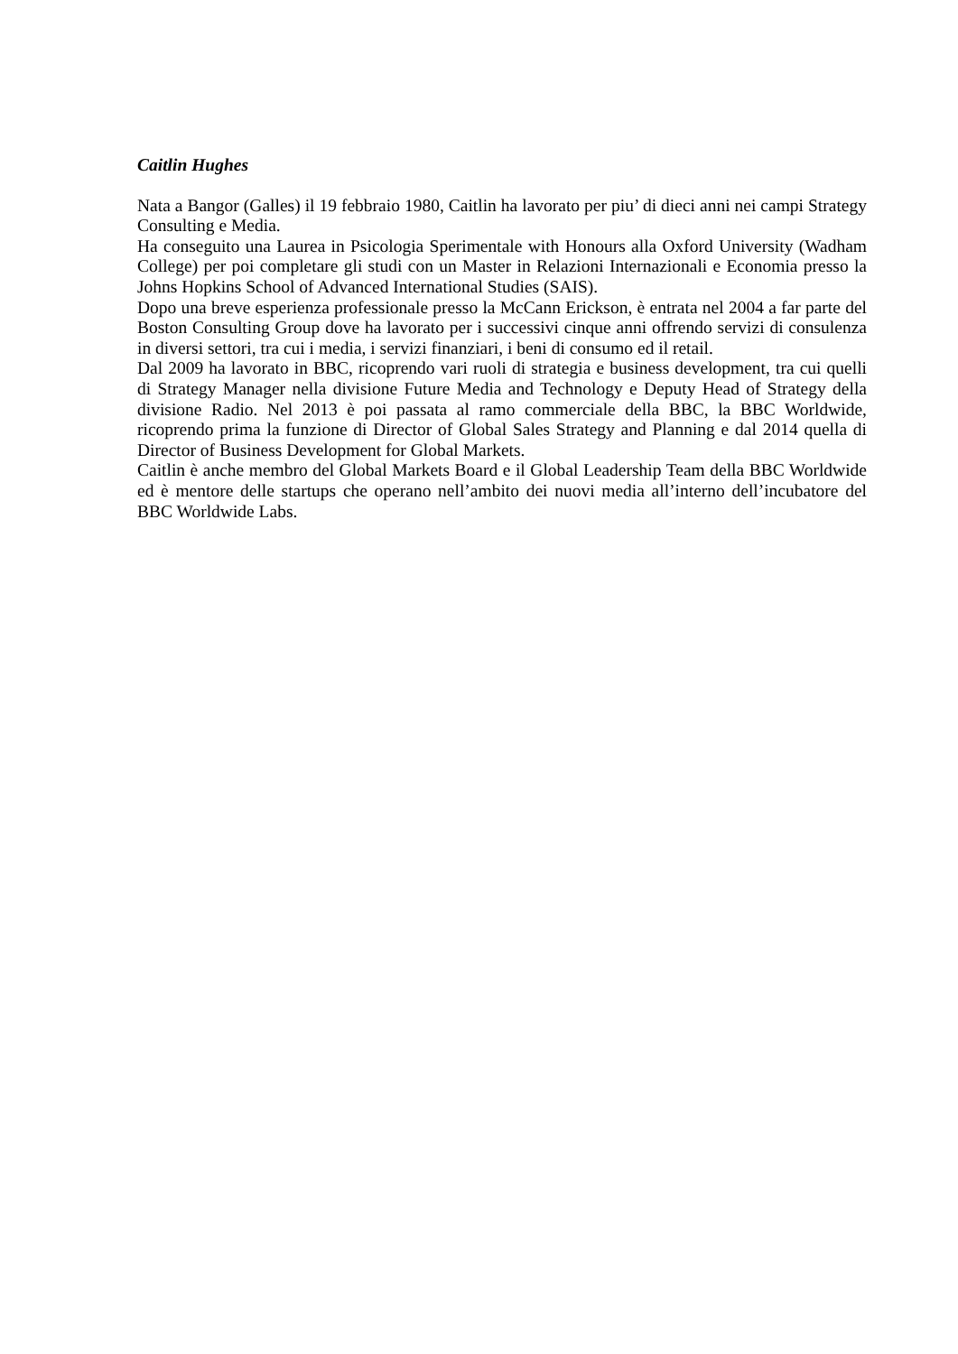Caitlin Hughes
Nata a Bangor (Galles) il 19 febbraio 1980, Caitlin ha lavorato per piu’ di dieci anni nei campi Strategy Consulting e Media.
Ha conseguito una Laurea in Psicologia Sperimentale with Honours alla Oxford University (Wadham College) per poi completare gli studi con un Master in Relazioni Internazionali e Economia presso la Johns Hopkins School of Advanced International Studies (SAIS).
Dopo una breve esperienza professionale presso la McCann Erickson, è entrata nel 2004 a far parte del Boston Consulting Group dove ha lavorato per i successivi cinque anni offrendo servizi di consulenza in diversi settori, tra cui i media, i servizi finanziari, i beni di consumo ed il retail.
Dal 2009 ha lavorato in BBC, ricoprendo vari ruoli di strategia e business development, tra cui quelli di Strategy Manager nella divisione Future Media and Technology e Deputy Head of Strategy della divisione Radio. Nel 2013 è poi passata al ramo commerciale della BBC, la BBC Worldwide, ricoprendo prima la funzione di Director of Global Sales Strategy and Planning e dal 2014 quella di Director of Business Development for Global Markets.
Caitlin è anche membro del Global Markets Board e il Global Leadership Team della BBC Worldwide ed è mentore delle startups che operano nell’ambito dei nuovi media all’interno dell’incubatore del BBC Worldwide Labs.